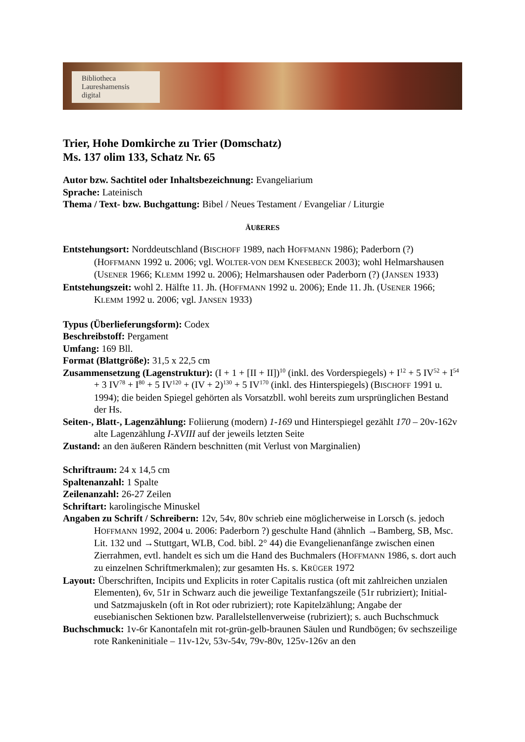Bibliotheca
Laureshamensis
digital
Trier, Hohe Domkirche zu Trier (Domschatz)
Ms. 137 olim 133, Schatz Nr. 65
Autor bzw. Sachtitel oder Inhaltsbezeichnung: Evangeliarium
Sprache: Lateinisch
Thema / Text- bzw. Buchgattung: Bibel / Neues Testament / Evangeliar / Liturgie
ÄUßERES
Entstehungsort: Norddeutschland (BISCHOFF 1989, nach HOFFMANN 1986); Paderborn (?) (HOFFMANN 1992 u. 2006; vgl. WOLTER-VON DEM KNESEBECK 2003); wohl Helmarshausen (USENER 1966; KLEMM 1992 u. 2006); Helmarshausen oder Paderborn (?) (JANSEN 1933)
Entstehungszeit: wohl 2. Hälfte 11. Jh. (HOFFMANN 1992 u. 2006); Ende 11. Jh. (USENER 1966; KLEMM 1992 u. 2006; vgl. JANSEN 1933)
Typus (Überlieferungsform): Codex
Beschreibstoff: Pergament
Umfang: 169 Bll.
Format (Blattgröße): 31,5 x 22,5 cm
Zusammensetzung (Lagenstruktur): (I + 1 + [II + II])<sup>10</sup> (inkl. des Vorderspiegels) + I<sup>12</sup> + 5 IV<sup>52</sup> + I<sup>54</sup> + 3 IV<sup>78</sup> + I<sup>80</sup> + 5 IV<sup>120</sup> + (IV + 2)<sup>130</sup> + 5 IV<sup>170</sup> (inkl. des Hinterspiegels) (BISCHOFF 1991 u. 1994); die beiden Spiegel gehörten als Vorsatzbll. wohl bereits zum ursprünglichen Bestand der Hs.
Seiten-, Blatt-, Lagenzählung: Foliierung (modern) 1-169 und Hinterspiegel gezählt 170 – 20v-162v alte Lagenzählung I-XVIII auf der jeweils letzten Seite
Zustand: an den äußeren Rändern beschnitten (mit Verlust von Marginalien)
Schriftraum: 24 x 14,5 cm
Spaltenanzahl: 1 Spalte
Zeilenanzahl: 26-27 Zeilen
Schriftart: karolingische Minuskel
Angaben zu Schrift / Schreibern: 12v, 54v, 80v schrieb eine möglicherweise in Lorsch (s. jedoch HOFFMANN 1992, 2004 u. 2006: Paderborn ?) geschulte Hand (ähnlich →Bamberg, SB, Msc. Lit. 132 und →Stuttgart, WLB, Cod. bibl. 2° 44) die Evangelienanfänge zwischen einen Zierrahmen, evtl. handelt es sich um die Hand des Buchmalers (HOFFMANN 1986, s. dort auch zu einzelnen Schriftmerkmalen); zur gesamten Hs. s. KRÜGER 1972
Layout: Überschriften, Incipits und Explicits in roter Capitalis rustica (oft mit zahlreichen unzialen Elementen), 6v, 51r in Schwarz auch die jeweilige Textanfangszeile (51r rubriziert); Initial- und Satzmajuskeln (oft in Rot oder rubriziert); rote Kapitelzählung; Angabe der eusebianischen Sektionen bzw. Parallelstellenverweise (rubriziert); s. auch Buchschmuck
Buchschmuck: 1v-6r Kanontafeln mit rot-grün-gelb-braunen Säulen und Rundbögen; 6v sechszeilige rote Rankeninitiale – 11v-12v, 53v-54v, 79v-80v, 125v-126v an den